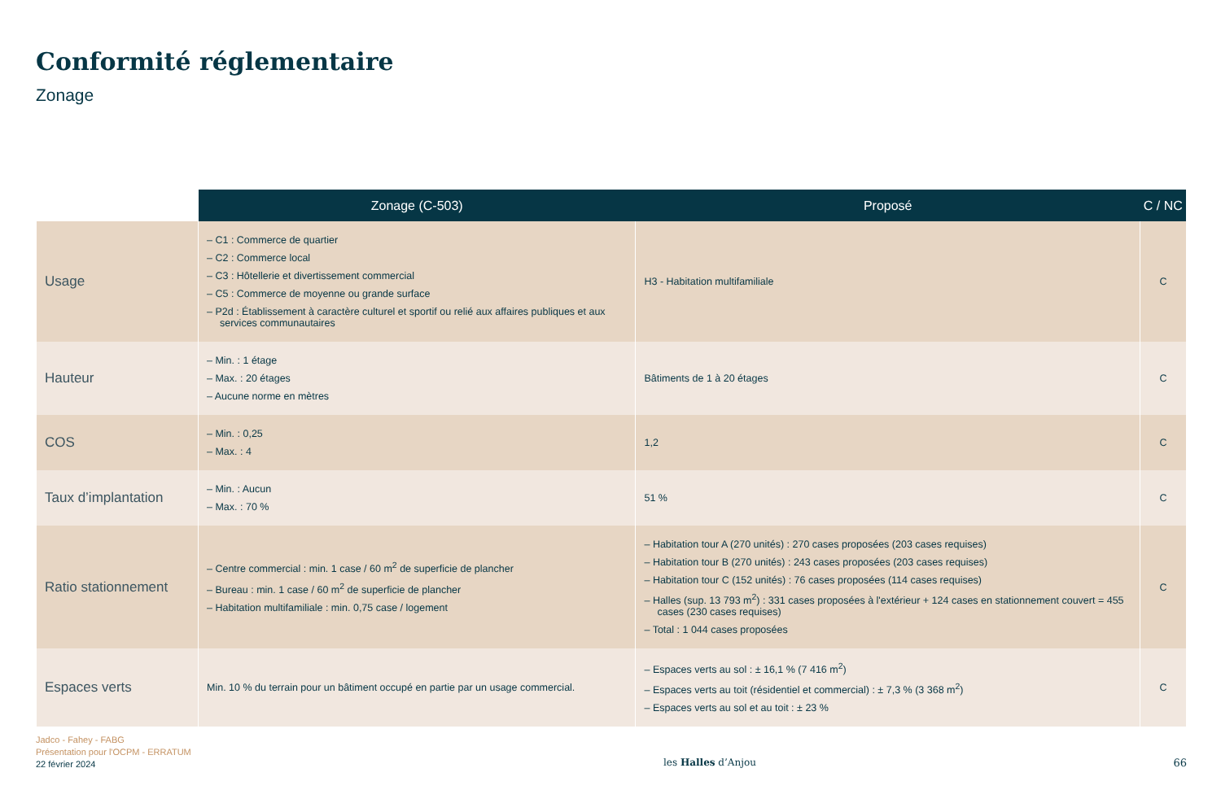Conformité réglementaire
Zonage
| | Zonage (C-503) | Proposé | C / NC |
| --- | --- | --- | --- |
| Usage | – C1 : Commerce de quartier – C2 : Commerce local – C3 : Hôtellerie et divertissement commercial – C5 : Commerce de moyenne ou grande surface – P2d : Établissement à caractère culturel et sportif ou relié aux affaires publiques et aux services communautaires | H3 - Habitation multifamiliale | C |
| Hauteur | – Min. : 1 étage – Max. : 20 étages – Aucune norme en mètres | Bâtiments de 1 à 20 étages | C |
| COS | – Min. : 0,25 – Max. : 4 | 1,2 | C |
| Taux d’implantation | – Min. : Aucun – Max. : 70 % | 51 % | C |
| Ratio stationnement | – Centre commercial : min. 1 case / 60 m<sup>2</sup> de superficie de plancher – Bureau : min. 1 case / 60 m<sup>2</sup> de superficie de plancher – Habitation multifamiliale : min. 0,75 case / logement | – Habitation tour A (270 unités) : 270 cases proposées (203 cases requises) – Habitation tour B (270 unités) : 243 cases proposées (203 cases requises) – Habitation tour C (152 unités) : 76 cases proposées (114 cases requises) – Halles (sup. 13 793 m<sup>2</sup>) : 331 cases proposées à l'extérieur + 124 cases en stationnement couvert = 455 cases (230 cases requises) – Total : 1 044 cases proposées | C |
| Espaces verts | Min. 10 % du terrain pour un bâtiment occupé en partie par un usage commercial. | – Espaces verts au sol : ± 16,1 % (7 416 m<sup>2</sup>) – Espaces verts au toit (résidentiel et commercial) : ± 7,3 % (3 368 m<sup>2</sup>) – Espaces verts au sol et au toit : ± 23 % | C |
Jadco - Fahey - FABG
Présentation pour l'OCPM - ERRATUM
22 février 2024
les Halles d’Anjou 66